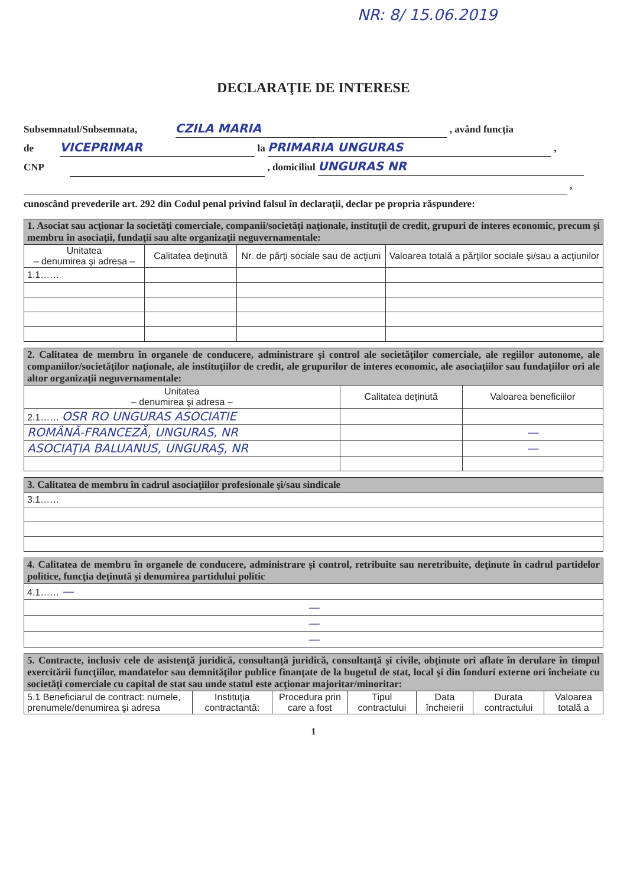NR: 8/ 15.06.2019
DECLARAŢIE DE INTERESE
Subsemnatul/Subsemnata, CZILA MARIA , având funcţia
de VICEPRIMAR la PRIMARIA UNGURAS ,
CNP , domiciliul UNGURAS NR
,
cunoscând prevederile art. 292 din Codul penal privind falsul în declaraţii, declar pe propria răspundere:
| 1. Asociat sau acţionar la societăţi comerciale, companii/societăţi naţionale, instituţii de credit, grupuri de interes economic, precum şi membru în asociaţii, fundaţii sau alte organizaţii neguvernamentale: | | | |
| Unitatea – denumirea şi adresa – | Calitatea deţinută | Nr. de părţi sociale sau de acţiuni | Valoarea totală a părţilor sociale şi/sau a acţiunilor |
| 1.1…… | | | |
| 2. Calitatea de membru în organele de conducere, administrare şi control ale societăţilor comerciale, ale regiilor autonome, ale companiilor/societăţilor naţionale, ale instituţiilor de credit, ale grupurilor de interes economic, ale asociaţiilor sau fundaţiilor ori ale altor organizaţii neguvernamentale: | | |
| Unitatea – denumirea şi adresa – | Calitatea deţinută | Valoarea beneficiilor |
| 2.1…… OSR RO UNGURAS ASOCIATIE | | |
| ROMÂNĂ-FRANCEZĂ, UNGURAS, NR | | — |
| ASOCIAŢIA BALUANUS, UNGURAŞ, NR | | — |
| 3. Calitatea de membru în cadrul asociaţiilor profesionale şi/sau sindicale |
| 3.1…… |
| 4. Calitatea de membru în organele de conducere, administrare şi control, retribuite sau neretribuite, deţinute în cadrul partidelor politice, funcţia deţinută şi denumirea partidului politic |
| 4.1…… — |
| — |
| — |
| — |
| 5. Contracte, inclusiv cele de asistenţă juridică, consultanţă juridică, consultanţă şi civile, obţinute ori aflate în derulare în timpul exercitării funcţiilor, mandatelor sau demnităţilor publice finanţate de la bugetul de stat, local şi din fonduri externe ori încheiate cu societăţi comerciale cu capital de stat sau unde statul este acţionar majoritar/minoritar: | | | | | | |
| 5.1 Beneficiarul de contract: numele, prenumele/denumirea şi adresa | Instituţia contractantă: | Procedura prin care a fost | Tipul contractului | Data încheierii | Durata contractului | Valoarea totală a |
1